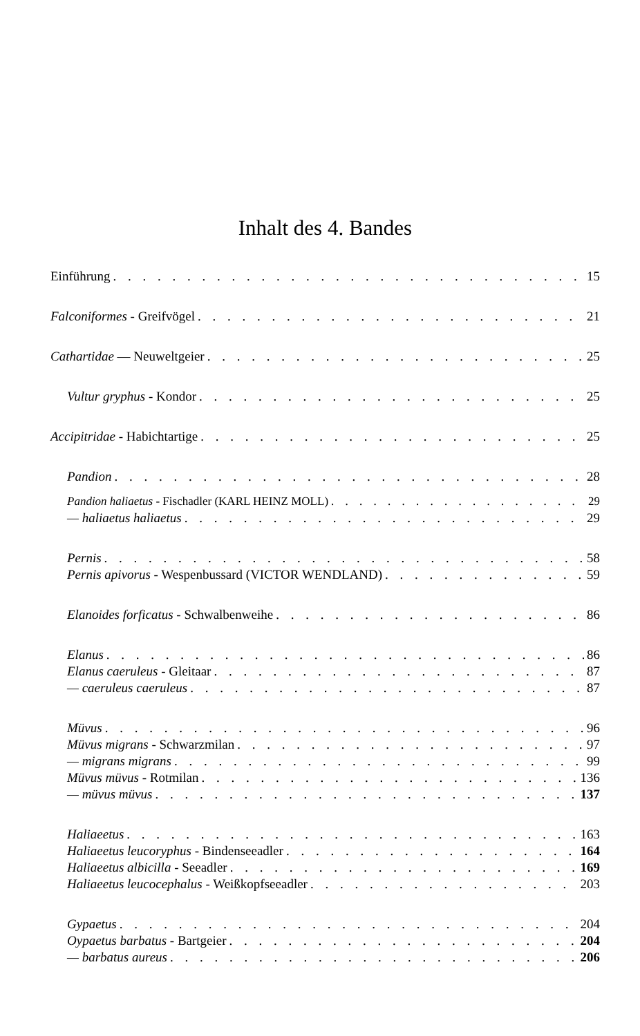Inhalt des 4. Bandes
Einführung 15
Falconiformes - Greifvögel 21
Cathartidae — Neuweltgeier 25
Vultur gryphus - Kondor 25
Accipitridae - Habichtartige 25
Pandion 28
Pandion haliaetus - Fischadler (KARL HEINZ MOLL) 29
— haliaetus haliaetus 29
Pernis 58
Pernis apivorus - Wespenbussard (VICTOR WENDLAND) 59
Elanoides forficatus - Schwalbenweihe 86
Elanus 86
Elanus caeruleus - Gleitaar 87
— caeruleus caeruleus 87
Müvus 96
Müvus migrans - Schwarzmilan 97
— migrans migrans 99
Müvus müvus - Rotmilan 136
— müvus müvus 137
Haliaeetus 163
Haliaeetus leucoryphus - Bindenseeadler 164
Haliaeetus albicilla - Seeadler 169
Haliaeetus leucocephalus - Weißkopfseeadler 203
Gypaetus 204
Oypaetus barbatus - Bartgeier 204
— barbatus aureus 206